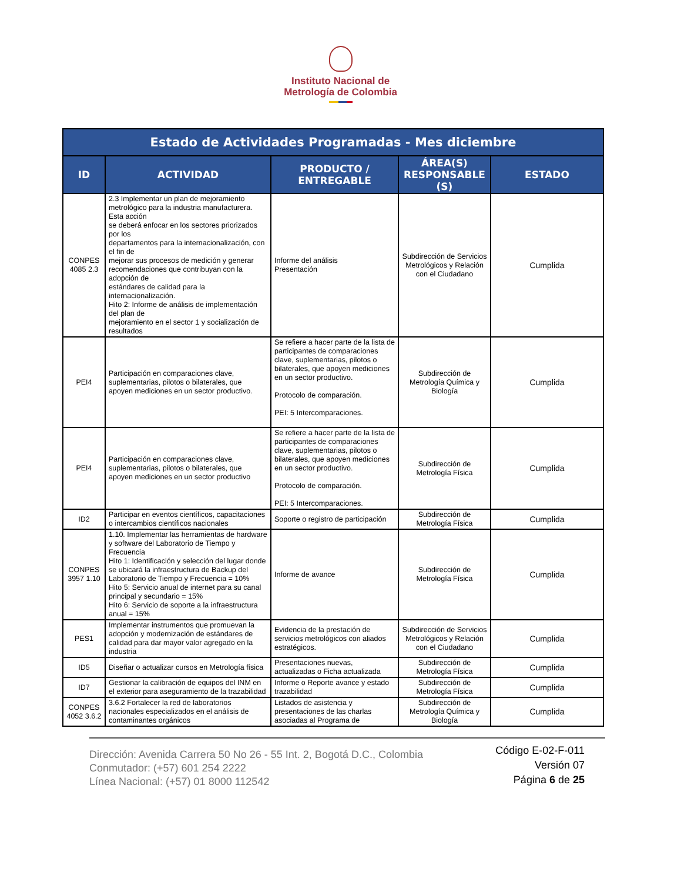Instituto Nacional de
Metrología de Colombia
| Estado de Actividades Programadas - Mes diciembre | | | | |
| --- | --- | --- | --- | --- |
| ID | ACTIVIDAD | PRODUCTO / ENTREGABLE | ÁREA(S) RESPONSABLE (S) | ESTADO |
| CONPES 4085 2.3 | 2.3 Implementar un plan de mejoramiento metrológico para la industria manufacturera. Esta acción se deberá enfocar en los sectores priorizados por los departamentos para la internacionalización, con el fin de mejorar sus procesos de medición y generar recomendaciones que contribuyan con la adopción de estándares de calidad para la internacionalización. Hito 2: Informe de análisis de implementación del plan de mejoramiento en el sector 1 y socialización de resultados | Informe del análisis Presentación | Subdirección de Servicios Metrológicos y Relación con el Ciudadano | Cumplida |
| PEI4 | Participación en comparaciones clave, suplementarias, pilotos o bilaterales, que apoyen mediciones en un sector productivo. | Se refiere a hacer parte de la lista de participantes de comparaciones clave, suplementarias, pilotos o bilaterales, que apoyen mediciones en un sector productivo. Protocolo de comparación. PEI: 5 Intercomparaciones. | Subdirección de Metrología Química y Biología | Cumplida |
| PEI4 | Participación en comparaciones clave, suplementarias, pilotos o bilaterales, que apoyen mediciones en un sector productivo | Se refiere a hacer parte de la lista de participantes de comparaciones clave, suplementarias, pilotos o bilaterales, que apoyen mediciones en un sector productivo. Protocolo de comparación. PEI: 5 Intercomparaciones. | Subdirección de Metrología Física | Cumplida |
| ID2 | Participar en eventos científicos, capacitaciones o intercambios científicos nacionales | Soporte o registro de participación | Subdirección de Metrología Física | Cumplida |
| CONPES 3957 1.10 | 1.10. Implementar las herramientas de hardware y software del Laboratorio de Tiempo y Frecuencia Hito 1: Identificación y selección del lugar donde se ubicará la infraestructura de Backup del Laboratorio de Tiempo y Frecuencia = 10% Hito 5: Servicio anual de internet para su canal principal y secundario = 15% Hito 6: Servicio de soporte a la infraestructura anual = 15% | Informe de avance | Subdirección de Metrología Física | Cumplida |
| PES1 | Implementar instrumentos que promuevan la adopción y modernización de estándares de calidad para dar mayor valor agregado en la industria | Evidencia de la prestación de servicios metrológicos con aliados estratégicos. | Subdirección de Servicios Metrológicos y Relación con el Ciudadano | Cumplida |
| ID5 | Diseñar o actualizar cursos en Metrología física | Presentaciones nuevas, actualizadas o Ficha actualizada | Subdirección de Metrología Física | Cumplida |
| ID7 | Gestionar la calibración de equipos del INM en el exterior para aseguramiento de la trazabilidad | Informe o Reporte avance y estado trazabilidad | Subdirección de Metrología Física | Cumplida |
| CONPES 4052 3.6.2 | 3.6.2 Fortalecer la red de laboratorios nacionales especializados en el análisis de contaminantes orgánicos | Listados de asistencia y presentaciones de las charlas asociadas al Programa de | Subdirección de Metrología Química y Biología | Cumplida |
Dirección: Avenida Carrera 50 No 26 - 55 Int. 2, Bogotá D.C., Colombia
Conmutador: (+57) 601 254 2222
Línea Nacional: (+57) 01 8000 112542
Código E-02-F-011
Versión 07
Página 6 de 25